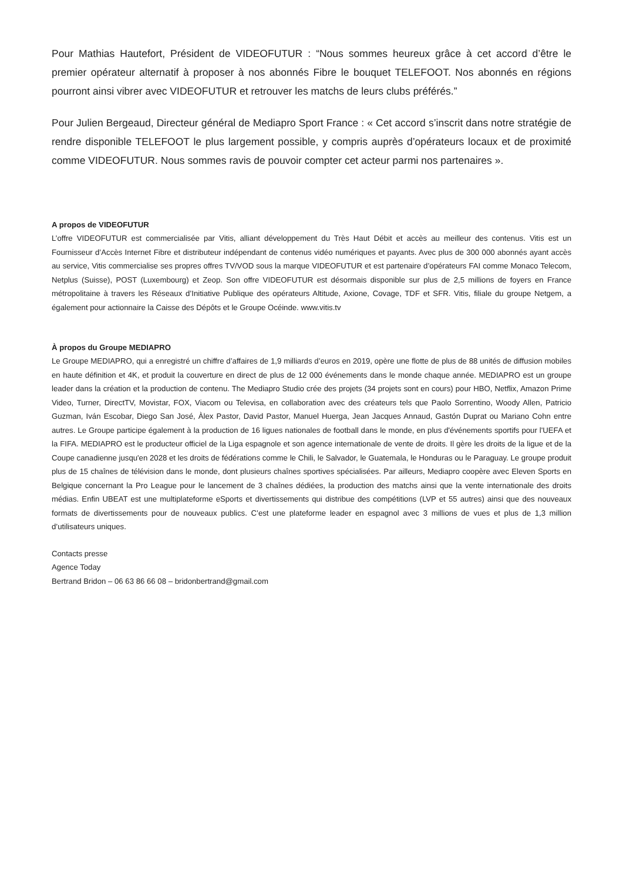Pour Mathias Hautefort, Président de VIDEOFUTUR : “Nous sommes heureux grâce à cet accord d’être le premier opérateur alternatif à proposer à nos abonnés Fibre le bouquet TELEFOOT. Nos abonnés en régions pourront ainsi vibrer avec VIDEOFUTUR et retrouver les matchs de leurs clubs préférés.”
Pour Julien Bergeaud, Directeur général de Mediapro Sport France : « Cet accord s’inscrit dans notre stratégie de rendre disponible TELEFOOT le plus largement possible, y compris auprès d’opérateurs locaux et de proximité comme VIDEOFUTUR. Nous sommes ravis de pouvoir compter cet acteur parmi nos partenaires ».
A propos de VIDEOFUTUR
L’offre VIDEOFUTUR est commercialisée par Vitis, alliant développement du Très Haut Débit et accès au meilleur des contenus. Vitis est un Fournisseur d’Accès Internet Fibre et distributeur indépendant de contenus vidéo numériques et payants. Avec plus de 300 000 abonnés ayant accès au service, Vitis commercialise ses propres offres TV/VOD sous la marque VIDEOFUTUR et est partenaire d’opérateurs FAI comme Monaco Telecom, Netplus (Suisse), POST (Luxembourg) et Zeop. Son offre VIDEOFUTUR est désormais disponible sur plus de 2,5 millions de foyers en France métropolitaine à travers les Réseaux d’Initiative Publique des opérateurs Altitude, Axione, Covage, TDF et SFR. Vitis, filiale du groupe Netgem, a également pour actionnaire la Caisse des Dépôts et le Groupe Océinde. www.vitis.tv
À propos du Groupe MEDIAPRO
Le Groupe MEDIAPRO, qui a enregistré un chiffre d’affaires de 1,9 milliards d’euros en 2019, opère une flotte de plus de 88 unités de diffusion mobiles en haute définition et 4K, et produit la couverture en direct de plus de 12 000 événements dans le monde chaque année. MEDIAPRO est un groupe leader dans la création et la production de contenu. The Mediapro Studio crée des projets (34 projets sont en cours) pour HBO, Netflix, Amazon Prime Video, Turner, DirectTV, Movistar, FOX, Viacom ou Televisa, en collaboration avec des créateurs tels que Paolo Sorrentino, Woody Allen, Patricio Guzman, Iván Escobar, Diego San José, Àlex Pastor, David Pastor, Manuel Huerga, Jean Jacques Annaud, Gastón Duprat ou Mariano Cohn entre autres. Le Groupe participe également à la production de 16 ligues nationales de football dans le monde, en plus d'événements sportifs pour l'UEFA et la FIFA. MEDIAPRO est le producteur officiel de la Liga espagnole et son agence internationale de vente de droits. Il gère les droits de la ligue et de la Coupe canadienne jusqu'en 2028 et les droits de fédérations comme le Chili, le Salvador, le Guatemala, le Honduras ou le Paraguay. Le groupe produit plus de 15 chaînes de télévision dans le monde, dont plusieurs chaînes sportives spécialisées. Par ailleurs, Mediapro coopère avec Eleven Sports en Belgique concernant la Pro League pour le lancement de 3 chaînes dédiées, la production des matchs ainsi que la vente internationale des droits médias. Enfin UBEAT est une multiplateforme eSports et divertissements qui distribue des compétitions (LVP et 55 autres) ainsi que des nouveaux formats de divertissements pour de nouveaux publics. C’est une plateforme leader en espagnol avec 3 millions de vues et plus de 1,3 million d’utilisateurs uniques.
Contacts presse
Agence Today
Bertrand Bridon – 06 63 86 66 08 – bridonbertrand@gmail.com